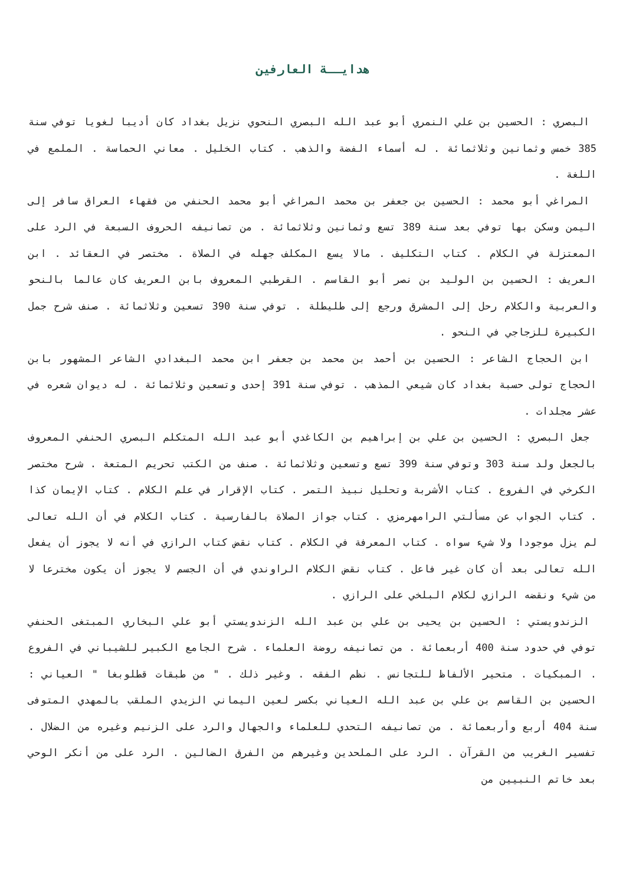هدايــة العارفين
البصري : الحسين بن علي النمري أبو عبد الله البصري النحوي نزيل بغداد كان أديبا لغويا توفي سنة 385 خمس وثمانين وثلاثمائة . له أسماء الفضة والذهب . كتاب الخليل . معاني الحماسة . الملمع في اللغة .
المراغي أبو محمد : الحسين بن جعفر بن محمد المراغي أبو محمد الحنفي من فقهاء العراق سافر إلى اليمن وسكن بها توفي بعد سنة 389 تسع وثمانين وثلاثمائة . من تصانيفه الحروف السبعة في الرد على المعتزلة في الكلام . كتاب التكليف . مالا يسع المكلف جهله في الصلاة . مختصر في العقائد . ابن العريف : الحسين بن الوليد بن نصر أبو القاسم . القرطبي المعروف بابن العريف كان عالما بالنحو والعربية والكلام رحل إلى المشرق ورجع إلى طليطلة . توفي سنة 390 تسعين وثلاثمائة . صنف شرح جمل الكبيرة للزجاجي في النحو .
ابن الحجاج الشاعر : الحسين بن أحمد بن محمد بن جعفر ابن محمد البغدادي الشاعر المشهور بابن الحجاج تولى حسبة بغداد كان شيعي المذهب . توفي سنة 391 إحدى وتسعين وثلاثمائة . له ديوان شعره في عشر مجلدات .
جعل البصري : الحسين بن علي بن إبراهيم بن الكاغدي أبو عبد الله المتكلم البصري الحنفي المعروف بالجعل ولد سنة 303 وتوفي سنة 399 تسع وتسعين وثلاثمائة . صنف من الكتب تحريم المتعة . شرح مختصر الكرخي في الفروع . كتاب الأشربة وتحليل نبيذ التمر . كتاب الإقرار في علم الكلام . كتاب الإيمان كذا . كتاب الجواب عن مسألتي الرامهرمزي . كتاب جواز الصلاة بالفارسية . كتاب الكلام في أن الله تعالى لم يزل موجودا ولا شيء سواه . كتاب المعرفة في الكلام . كتاب نقض كتاب الرازي في أنه لا يجوز أن يفعل الله تعالى بعد أن كان غير فاعل . كتاب نقض الكلام الراوندي في أن الجسم لا يجوز أن يكون مخترعا لا من شيء ونقضه الرازي لكلام البلخي على الرازي .
الزندويستي : الحسين بن يحيى بن علي بن عبد الله الزندويستي أبو علي البخاري المبتغى الحنفي توفي في حدود سنة 400 أربعمائة . من تصانيفه روضة العلماء . شرح الجامع الكبير للشيباني في الفروع . المبكيات . متحير الألفاظ للتجانس . نظم الفقه . وغير ذلك . " من طبقات قطلوبغا " العياني : الحسين بن القاسم بن علي بن عبد الله العياني بكسر لعين اليماني الزيدي الملقب بالمهدي المتوفى سنة 404 أربع وأربعمائة . من تصانيفه التحدي للعلماء والجهال والرد على الزنيم وغيره من الضلال . تفسير الغريب من القرآن . الرد على الملحدين وغيرهم من الفرق الضالين . الرد على من أنكر الوحي بعد خاتم النبيين من